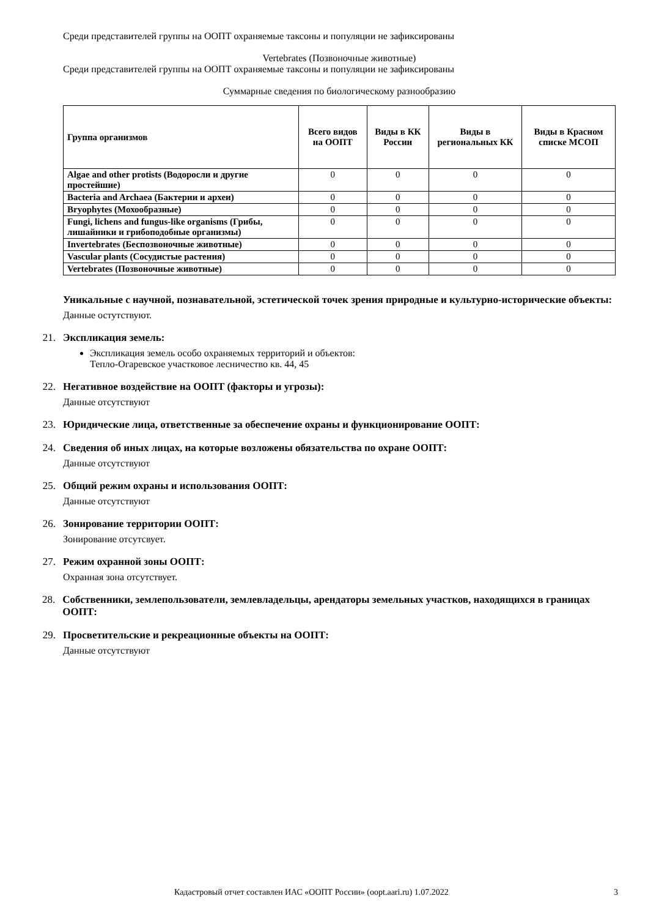Среди представителей группы на ООПТ охраняемые таксоны и популяции не зафиксированы
Vertebrates (Позвоночные животные)
Среди представителей группы на ООПТ охраняемые таксоны и популяции не зафиксированы
Суммарные сведения по биологическому разнообразию
| Группа организмов | Всего видов на ООПТ | Виды в КК России | Виды в региональных КК | Виды в Красном списке МСОП |
| --- | --- | --- | --- | --- |
| Algae and other protists (Водоросли и другие простейшие) | 0 | 0 | 0 | 0 |
| Bacteria and Archaea (Бактерии и археи) | 0 | 0 | 0 | 0 |
| Bryophytes (Мохообразные) | 0 | 0 | 0 | 0 |
| Fungi, lichens and fungus-like organisms (Грибы, лишайники и грибоподобные организмы) | 0 | 0 | 0 | 0 |
| Invertebrates (Беспозвоночные животные) | 0 | 0 | 0 | 0 |
| Vascular plants (Сосудистые растения) | 0 | 0 | 0 | 0 |
| Vertebrates (Позвоночные животные) | 0 | 0 | 0 | 0 |
Уникальные с научной, познавательной, эстетической точек зрения природные и культурно-исторические объекты:
Данные остутствуют.
21. Экспликация земель:
Экспликация земель особо охраняемых территорий и объектов:
Тепло-Огаревское участковое лесничество кв. 44, 45
22. Негативное воздействие на ООПТ (факторы и угрозы):
Данные отсутствуют
23. Юридические лица, ответственные за обеспечение охраны и функционирование ООПТ:
24. Сведения об иных лицах, на которые возложены обязательства по охране ООПТ:
Данные отсутствуют
25. Общий режим охраны и использования ООПТ:
Данные отсутствуют
26. Зонирование территории ООПТ:
Зонирование отсутсвует.
27. Режим охранной зоны ООПТ:
Охранная зона отсутствует.
28. Собственники, землепользователи, землевладельцы, арендаторы земельных участков, находящихся в границах ООПТ:
29. Просветительские и рекреационные объекты на ООПТ:
Данные отсутствуют
Кадастровый отчет составлен ИАС «ООПТ России» (oopt.aari.ru) 1.07.2022 3